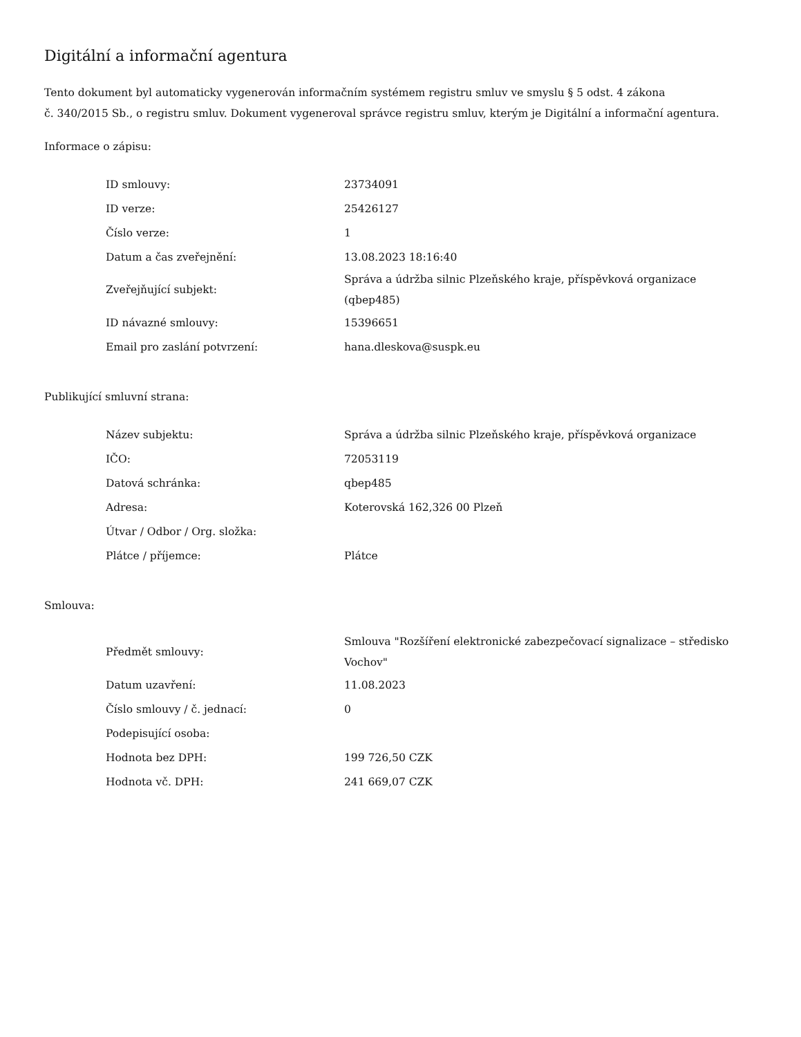Digitální a informační agentura
Tento dokument byl automaticky vygenerován informačním systémem registru smluv ve smyslu § 5 odst. 4 zákona
č. 340/2015 Sb., o registru smluv. Dokument vygeneroval správce registru smluv, kterým je Digitální a informační agentura.
Informace o zápisu:
| ID smlouvy: | 23734091 |
| ID verze: | 25426127 |
| Číslo verze: | 1 |
| Datum a čas zveřejnění: | 13.08.2023 18:16:40 |
| Zveřejňující subjekt: | Správa a údržba silnic Plzeňského kraje, příspěvková organizace (qbep485) |
| ID návazné smlouvy: | 15396651 |
| Email pro zaslání potvrzení: | hana.dleskova@suspk.eu |
Publikující smluvní strana:
| Název subjektu: | Správa a údržba silnic Plzeňského kraje, příspěvková organizace |
| IČO: | 72053119 |
| Datová schránka: | qbep485 |
| Adresa: | Koterovská 162,326 00 Plzeň |
| Útvar / Odbor / Org. složka: | |
| Plátce / příjemce: | Plátce |
Smlouva:
| Předmět smlouvy: | Smlouva "Rozšíření elektronické zabezpečovací signalizace – středisko Vochov" |
| Datum uzavření: | 11.08.2023 |
| Číslo smlouvy / č. jednací: | 0 |
| Podepisující osoba: | |
| Hodnota bez DPH: | 199 726,50 CZK |
| Hodnota vč. DPH: | 241 669,07 CZK |